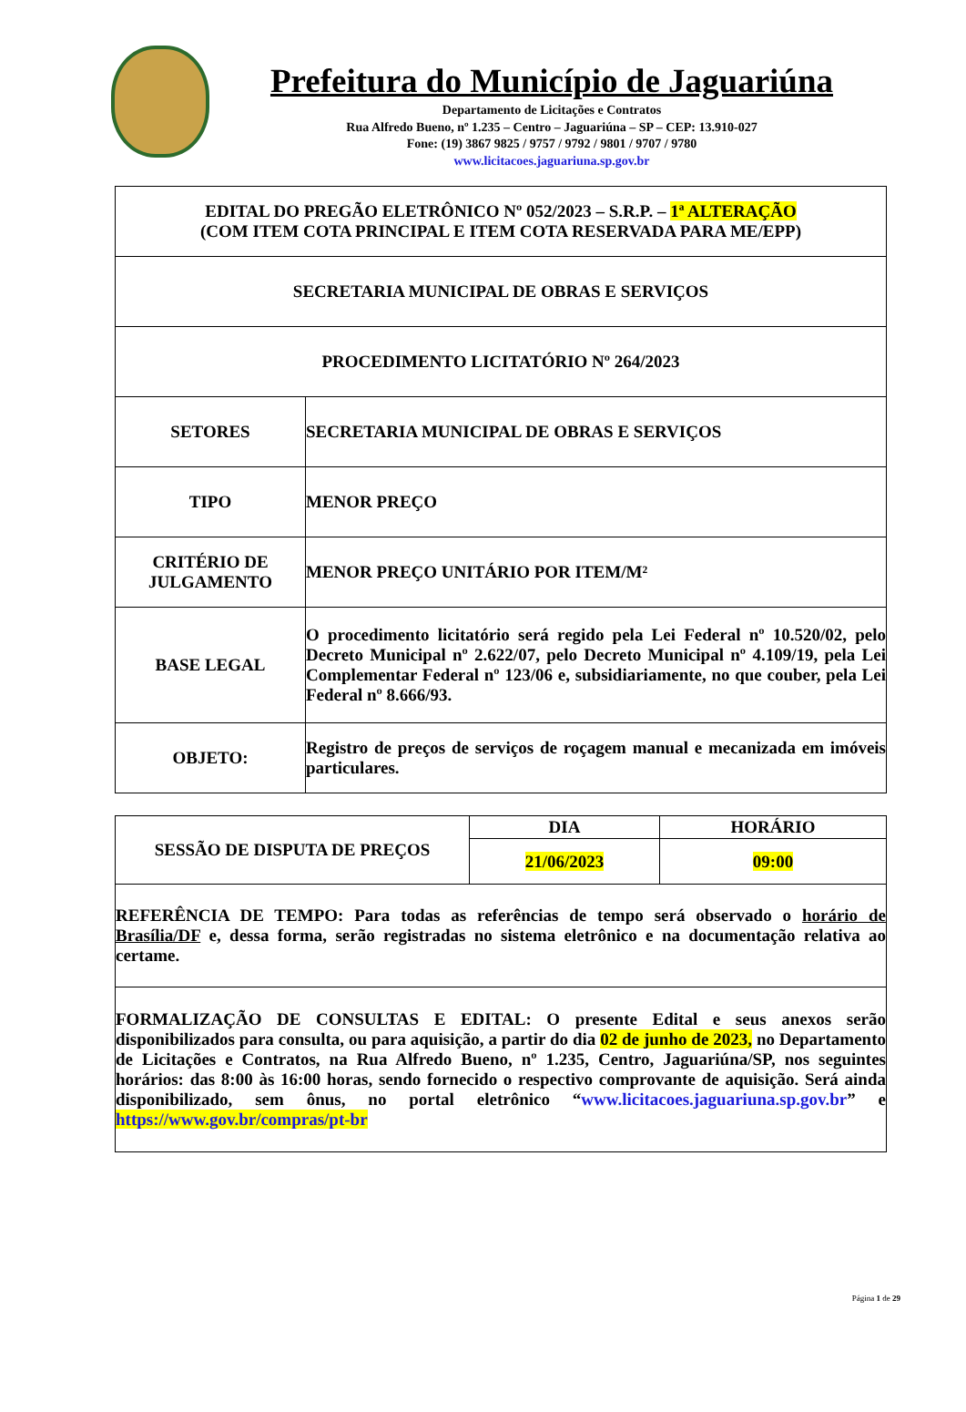Prefeitura do Município de Jaguariúna
Departamento de Licitações e Contratos
Rua Alfredo Bueno, nº 1.235 – Centro – Jaguariúna – SP – CEP: 13.910-027
Fone: (19) 3867 9825 / 9757 / 9792 / 9801 / 9707 / 9780
www.licitacoes.jaguariuna.sp.gov.br
| EDITAL DO PREGÃO ELETRÔNICO Nº 052/2023 – S.R.P. – 1ª ALTERAÇÃO (COM ITEM COTA PRINCIPAL E ITEM COTA RESERVADA PARA ME/EPP) | |
| SECRETARIA MUNICIPAL DE OBRAS E SERVIÇOS | |
| PROCEDIMENTO LICITATÓRIO Nº 264/2023 | |
| SETORES | SECRETARIA MUNICIPAL DE OBRAS E SERVIÇOS |
| TIPO | MENOR PREÇO |
| CRITÉRIO DE JULGAMENTO | MENOR PREÇO UNITÁRIO POR ITEM/M² |
| BASE LEGAL | O procedimento licitatório será regido pela Lei Federal nº 10.520/02, pelo Decreto Municipal nº 2.622/07, pelo Decreto Municipal nº 4.109/19, pela Lei Complementar Federal nº 123/06 e, subsidiariamente, no que couber, pela Lei Federal nº 8.666/93. |
| OBJETO: | Registro de preços de serviços de roçagem manual e mecanizada em imóveis particulares. |
| SESSÃO DE DISPUTA DE PREÇOS | DIA | HORÁRIO |
| | 21/06/2023 | 09:00 |
| REFERÊNCIA DE TEMPO: Para todas as referências de tempo será observado o horário de Brasília/DF e, dessa forma, serão registradas no sistema eletrônico e na documentação relativa ao certame. | | |
| FORMALIZAÇÃO DE CONSULTAS E EDITAL: O presente Edital e seus anexos serão disponibilizados para consulta, ou para aquisição, a partir do dia 02 de junho de 2023, no Departamento de Licitações e Contratos, na Rua Alfredo Bueno, nº 1.235, Centro, Jaguariúna/SP, nos seguintes horários: das 8:00 às 16:00 horas, sendo fornecido o respectivo comprovante de aquisição. Será ainda disponibilizado, sem ônus, no portal eletrônico “ www.licitacoes.jaguariuna.sp.gov.br ” e https://www.gov.br/compras/pt-br | | |
Página 1 de 29